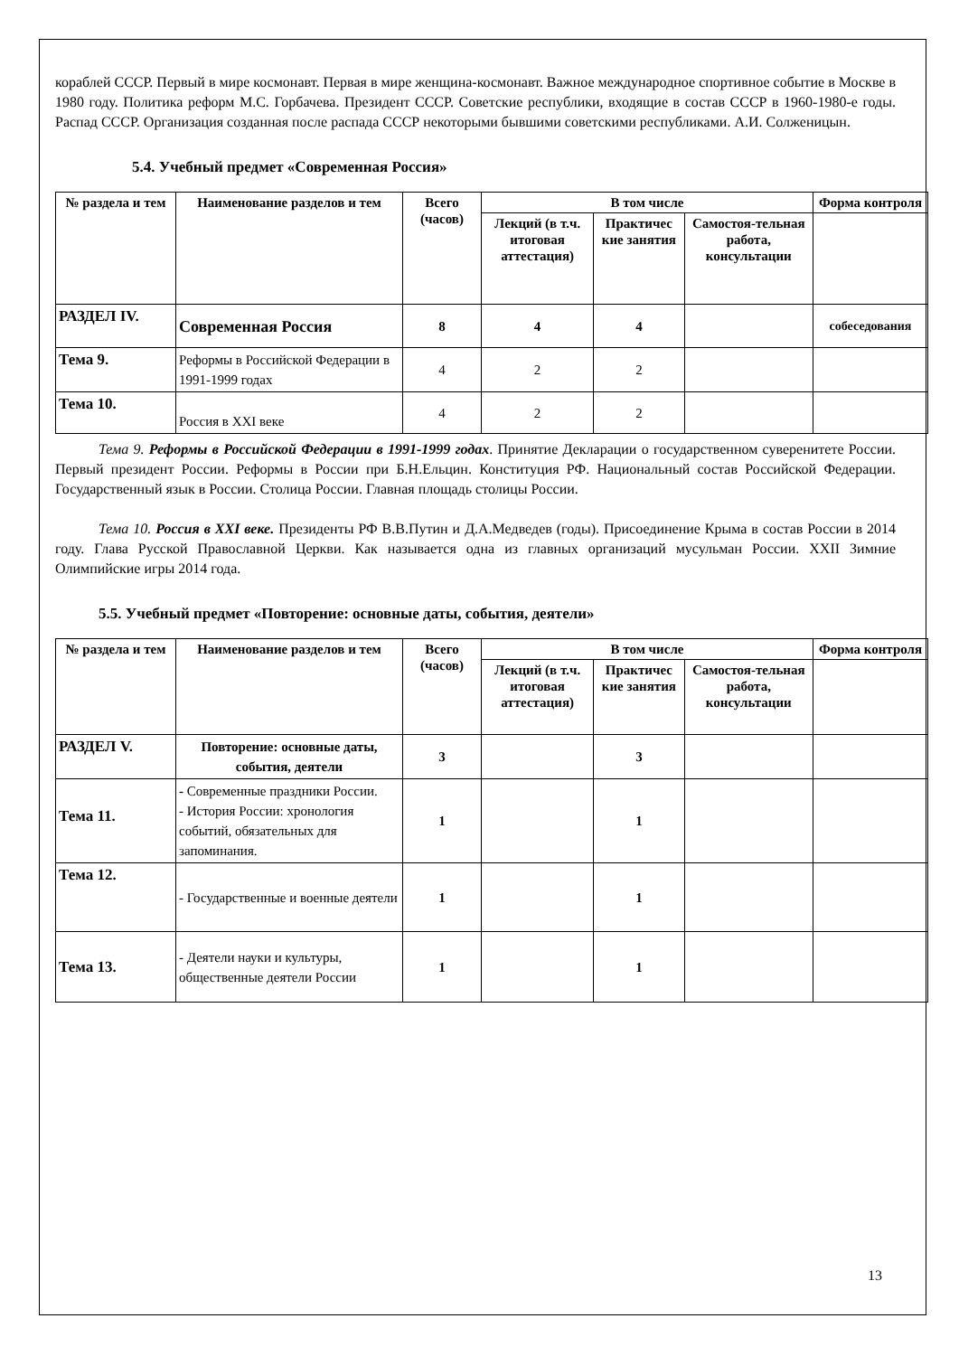кораблей СССР. Первый в мире космонавт. Первая в мире женщина-космонавт. Важное международное спортивное событие в Москве в 1980 году. Политика реформ М.С. Горбачева. Президент СССР. Советские республики, входящие в состав СССР в 1960-1980-е годы. Распад СССР. Организация созданная после распада СССР некоторыми бывшими советскими республиками. А.И. Солженицын.
5.4. Учебный предмет «Современная Россия»
| № раздела и тем | Наименование разделов и тем | Всего (часов) | В том числе | | | Форма контроля |
| --- | --- | --- | --- | --- | --- | --- |
| | | | Лекций (в т.ч. итоговая аттестация) | Практичес кие занятия | Самостоя-тельная работа, консультации | |
| РАЗДЕЛ IV. | Современная Россия | 8 | 4 | 4 | | собеседования |
| Тема 9. | Реформы в Российской Федерации в 1991-1999 годах | 4 | 2 | 2 | | |
| Тема 10. | Россия в XXI веке | 4 | 2 | 2 | | |
Тема 9. Реформы в Российской Федерации в 1991-1999 годах. Принятие Декларации о государственном суверенитете России. Первый президент России. Реформы в России при Б.Н.Ельцин. Конституция РФ. Национальный состав Российской Федерации. Государственный язык в России. Столица России. Главная площадь столицы России.
Тема 10. Россия в XXI веке. Президенты РФ В.В.Путин и Д.А.Медведев (годы). Присоединение Крыма в состав России в 2014 году. Глава Русской Православной Церкви. Как называется одна из главных организаций мусульман России. XXII Зимние Олимпийские игры 2014 года.
5.5. Учебный предмет «Повторение: основные даты, события, деятели»
| № раздела и тем | Наименование разделов и тем | Всего (часов) | В том числе | | | Форма контроля |
| --- | --- | --- | --- | --- | --- | --- |
| | | | Лекций (в т.ч. итоговая аттестация) | Практичес кие занятия | Самостоя-тельная работа, консультации | |
| РАЗДЕЛ V. | Повторение: основные даты, события, деятели | 3 | | 3 | | |
| Тема 11. | - Современные праздники России. - История России: хронология событий, обязательных для запоминания. | 1 | | 1 | | |
| Тема 12. | - Государственные и военные деятели | 1 | | 1 | | |
| Тема 13. | - Деятели науки и культуры, общественные деятели России | 1 | | 1 | | |
13